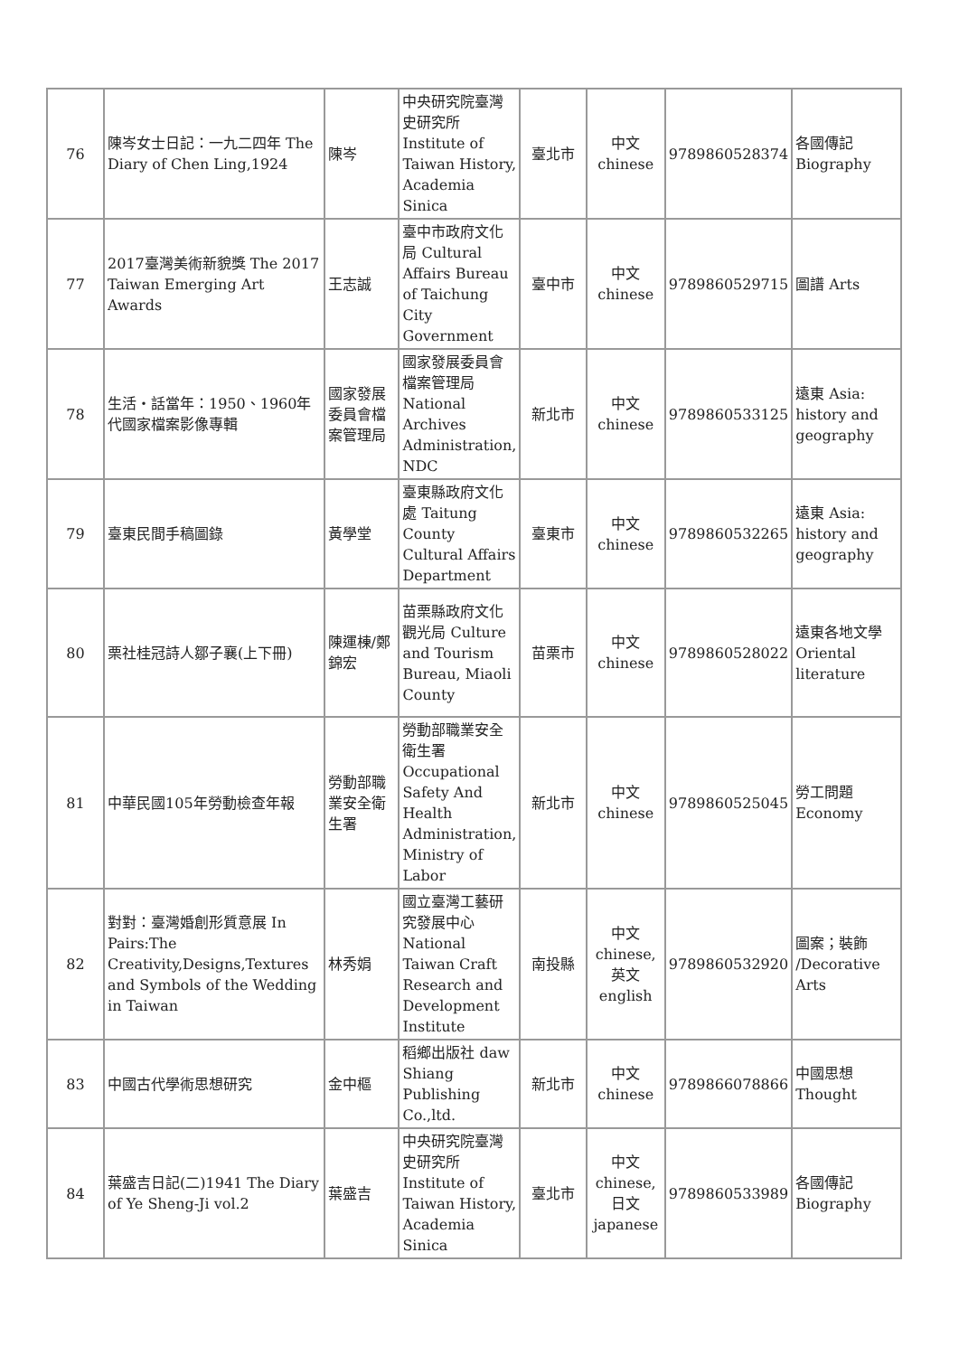| 76 | 陳岑女士日記：一九二四年 The Diary of Chen Ling,1924 | 陳岑 | 中央研究院臺灣史研究所 Institute of Taiwan History, Academia Sinica | 臺北市 | 中文 chinese | 9789860528374 | 各國傳記 Biography |
| 77 | 2017臺灣美術新貌獎 The 2017 Taiwan Emerging Art Awards | 王志誠 | 臺中市政府文化局 Cultural Affairs Bureau of Taichung City Government | 臺中市 | 中文 chinese | 9789860529715 | 圖譜 Arts |
| 78 | 生活・話當年：1950、1960年代國家檔案影像專輯 | 國家發展委員會檔案管理局 | 國家發展委員會檔案管理局 National Archives Administration, NDC | 新北市 | 中文 chinese | 9789860533125 | 遠東 Asia: history and geography |
| 79 | 臺東民間手稿圖錄 | 黃學堂 | 臺東縣政府文化處 Taitung County Cultural Affairs Department | 臺東市 | 中文 chinese | 9789860532265 | 遠東 Asia: history and geography |
| 80 | 栗社桂冠詩人鄒子襄(上下冊) | 陳運棟/鄭錦宏 | 苗栗縣政府文化觀光局 Culture and Tourism Bureau, Miaoli County | 苗栗市 | 中文 chinese | 9789860528022 | 遠東各地文學 Oriental literature |
| 81 | 中華民國105年勞動檢查年報 | 勞動部職業安全衛生署 | 勞動部職業安全衛生署 Occupational Safety And Health Administration, Ministry of Labor | 新北市 | 中文 chinese | 9789860525045 | 勞工問題 Economy |
| 82 | 對對：臺灣婚創形質意展 In Pairs:The Creativity,Designs,Textures and Symbols of the Wedding in Taiwan | 林秀娟 | 國立臺灣工藝研究發展中心 National Taiwan Craft Research and Development Institute | 南投縣 | 中文 chinese,英文english | 9789860532920 | 圖案；裝飾 /Decorative Arts |
| 83 | 中國古代學術思想研究 | 金中樞 | 稻鄉出版社 daw Shiang Publishing Co.,ltd. | 新北市 | 中文 chinese | 9789866078866 | 中國思想 Thought |
| 84 | 葉盛吉日記(二)1941 The Diary of Ye Sheng-Ji vol.2 | 葉盛吉 | 中央研究院臺灣史研究所 Institute of Taiwan History, Academia Sinica | 臺北市 | 中文 chinese,日文 japanese | 9789860533989 | 各國傳記 Biography |